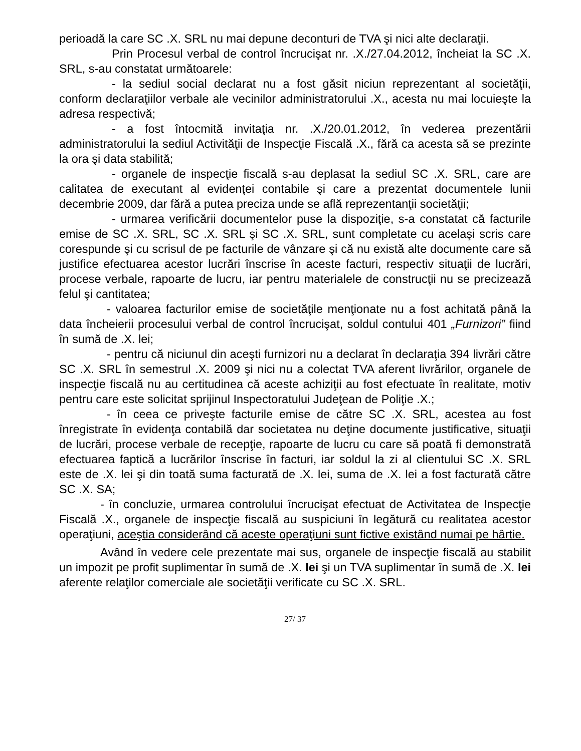perioadă la care SC .X. SRL nu mai depune deconturi de TVA şi nici alte declaraţii.
Prin Procesul verbal de control încrucişat nr. .X./27.04.2012, încheiat la SC .X. SRL, s-au constatat următoarele:
- la sediul social declarat nu a fost găsit niciun reprezentant al societăţii, conform declaraţiilor verbale ale vecinilor administratorului .X., acesta nu mai locuieşte la adresa respectivă;
- a fost întocmită invitaţia nr. .X./20.01.2012, în vederea prezentării administratorului la sediul Activităţii de Inspecţie Fiscală .X., fără ca acesta să se prezinte la ora şi data stabilită;
- organele de inspecţie fiscală s-au deplasat la sediul SC .X. SRL, care are calitatea de executant al evidenţei contabile şi care a prezentat documentele lunii decembrie 2009, dar fără a putea preciza unde se află reprezentanţii societăţii;
- urmarea verificării documentelor puse la dispoziţie, s-a constatat că facturile emise de SC .X. SRL, SC .X. SRL şi SC .X. SRL, sunt completate cu acelaşi scris care corespunde şi cu scrisul de pe facturile de vânzare şi că nu există alte documente care să justifice efectuarea acestor lucrări înscrise în aceste facturi, respectiv situaţii de lucrări, procese verbale, rapoarte de lucru, iar pentru materialele de construcţii nu se precizează felul şi cantitatea;
- valoarea facturilor emise de societăţile menţionate nu a fost achitată până la data încheierii procesului verbal de control încrucişat, soldul contului 401 „Furnizori” fiind în sumă de .X. lei;
- pentru că niciunul din aceşti furnizori nu a declarat în declaraţia 394 livrări către SC .X. SRL în semestrul .X. 2009 şi nici nu a colectat TVA aferent livrărilor, organele de inspecţie fiscală nu au certitudinea că aceste achiziţii au fost efectuate în realitate, motiv pentru care este solicitat sprijinul Inspectoratului Judeţean de Poliţie .X.;
- în ceea ce priveşte facturile emise de către SC .X. SRL, acestea au fost înregistrate în evidenţa contabilă dar societatea nu deţine documente justificative, situaţii de lucrări, procese verbale de recepţie, rapoarte de lucru cu care să poată fi demonstrată efectuarea faptică a lucrărilor înscrise în facturi, iar soldul la zi al clientului SC .X. SRL este de .X. lei şi din toată suma facturată de .X. lei, suma de .X. lei a fost facturată către SC .X. SA;
- în concluzie, urmarea controlului încrucişat efectuat de Activitatea de Inspecţie Fiscală .X., organele de inspecţie fiscală au suspiciuni în legătură cu realitatea acestor operaţiuni, aceştia considerând că aceste operaţiuni sunt fictive existând numai pe hârtie.
Având în vedere cele prezentate mai sus, organele de inspecţie fiscală au stabilit un impozit pe profit suplimentar în sumă de .X. lei şi un TVA suplimentar în sumă de .X. lei aferente relaţilor comerciale ale societăţii verificate cu SC .X. SRL.
27/ 37